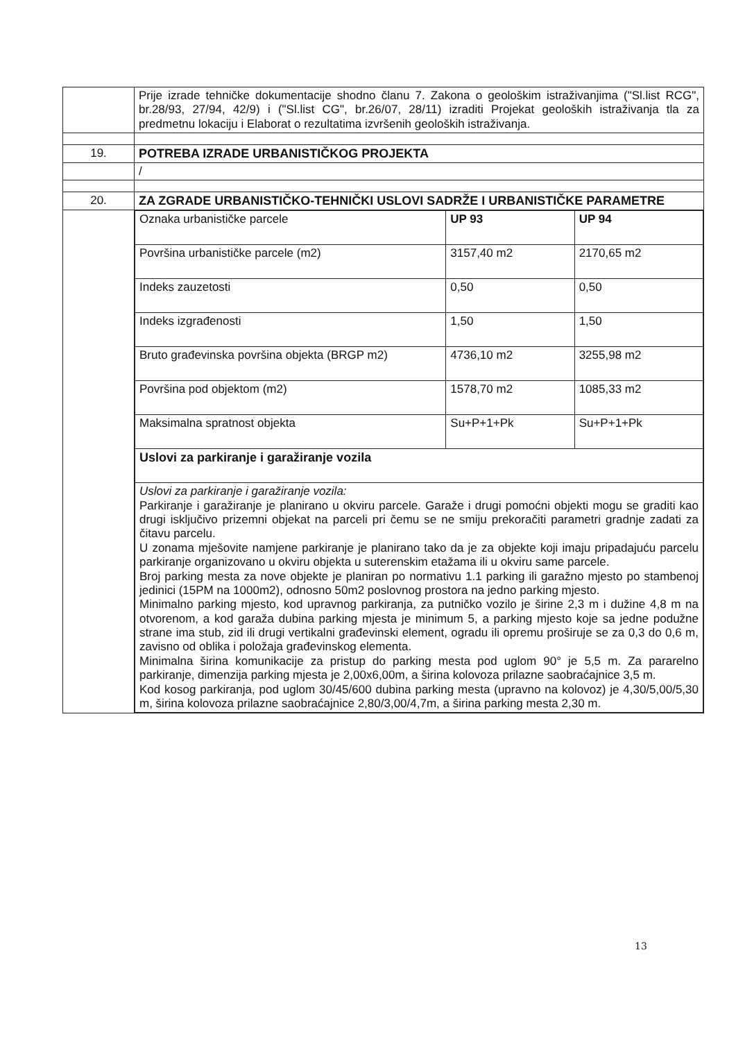| | Prije izrade tehničke dokumentacije shodno članu 7. Zakona o geološkim istraživanjima ("Sl.list RCG", br.28/93, 27/94, 42/9) i ("Sl.list CG", br.26/07, 28/11) izraditi Projekat geoloških istraživanja tla za predmetnu lokaciju i Elaborat o rezultatima izvršenih geoloških istraživanja. |
| 19. | POTREBA IZRADE URBANISTIČKOG PROJEKTA |
| | / |
| 20. | ZA ZGRADE URBANISTIČKO-TEHNIČKI USLOVI SADRŽE I URBANISTIČKE PARAMETRE |
| | / Oznaka urbanističke parcele / UP 93 / UP 94 / / Površina urbanističke parcele (m2) / 3157,40 m2 / 2170,65 m2 / / Indeks zauzetosti / 0,50 / 0,50 / / Indeks izgrađenosti / 1,50 / 1,50 / / Bruto građevinska površina objekta (BRGP m2) / 4736,10 m2 / 3255,98 m2 / / Površina pod objektom (m2) / 1578,70 m2 / 1085,33 m2 / / Maksimalna spratnost objekta / Su+P+1+Pk / Su+P+1+Pk / / Uslovi za parkiranje i garažiranje vozila / / / / Uslovi za parkiranje i garažiranje vozila: Parkiranje i garažiranje je planirano u okviru parcele. Garaže i drugi pomoćni objekti mogu se graditi kao drugi isključivo prizemni objekat na parceli pri čemu se ne smiju prekoračiti parametri gradnje zadati za čitavu parcelu. U zonama mješovite namjene parkiranje je planirano tako da je za objekte koji imaju pripadajuću parcelu parkiranje organizovano u okviru objekta u suterenskim etažama ili u okviru same parcele. Broj parking mesta za nove objekte je planiran po normativu 1.1 parking ili garažno mjesto po stambenoj jedinici (15PM na 1000m2), odnosno 50m2 poslovnog prostora na jedno parking mjesto. Minimalno parking mjesto, kod upravnog parkiranja, za putničko vozilo je širine 2,3 m i dužine 4,8 m na otvorenom, a kod garaža dubina parking mjesta je minimum 5, a parking mjesto koje sa jedne podužne strane ima stub, zid ili drugi vertikalni građevinski element, ogradu ili opremu proširuje se za 0,3 do 0,6 m, zavisno od oblika i položaja građevinskog elementa. Minimalna širina komunikacije za pristup do parking mesta pod uglom 90° je 5,5 m. Za pararelno parkiranje, dimenzija parking mjesta je 2,00x6,00m, a širina kolovoza prilazne saobraćajnice 3,5 m. Kod kosog parkiranja, pod uglom 30/45/600 dubina parking mesta (upravno na kolovoz) je 4,30/5,00/5,30 m, širina kolovoza prilazne saobraćajnice 2,80/3,00/4,7m, a širina parking mesta 2,30 m. / / / |
13